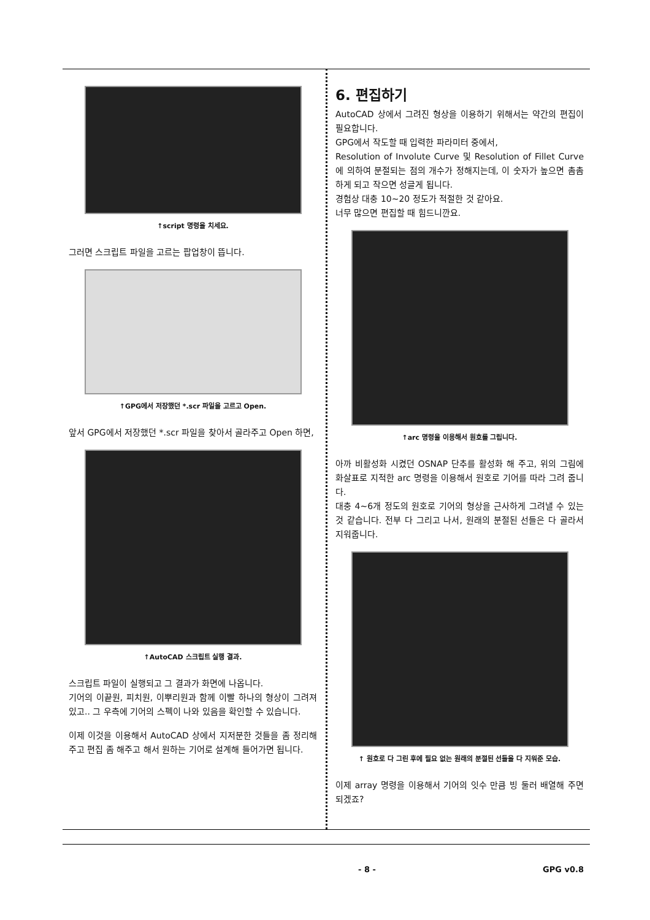↑script 명령을 치세요.
그러면 스크립트 파일을 고르는 팝업창이 뜹니다.
↑GPG에서 저장했던 *.scr 파일을 고르고 Open.
앞서 GPG에서 저장했던 *.scr 파일을 찾아서 골라주고 Open 하면,
↑AutoCAD 스크립트 실행 결과.
스크립트 파일이 실행되고 그 결과가 화면에 나옵니다.
기어의 이끝원, 피치원, 이뿌리원과 함께 이빨 하나의 형상이 그려져 있고.. 그 우측에 기어의 스펙이 나와 있음을 확인할 수 있습니다.
이제 이것을 이용해서 AutoCAD 상에서 지저분한 것들을 좀 정리해 주고 편집 좀 해주고 해서 원하는 기어로 설계해 들어가면 됩니다.
6. 편집하기
AutoCAD 상에서 그려진 형상을 이용하기 위해서는 약간의 편집이 필요합니다.
GPG에서 작도할 때 입력한 파라미터 중에서,
Resolution of Involute Curve 및 Resolution of Fillet Curve에 의하여 분절되는 점의 개수가 정해지는데, 이 숫자가 높으면 촘촘하게 되고 작으면 성글게 됩니다.
경험상 대충 10~20 정도가 적절한 것 같아요.
너무 많으면 편집할 때 힘드니깐요.
↑arc 명령을 이용해서 원호를 그립니다.
아까 비활성화 시켰던 OSNAP 단추를 활성화 해 주고, 위의 그림에 화살표로 지적한 arc 명령을 이용해서 원호로 기어를 따라 그려 줍니다.
대충 4~6개 정도의 원호로 기어의 형상을 근사하게 그려낼 수 있는 것 같습니다. 전부 다 그리고 나서, 원래의 분절된 선들은 다 골라서 지워줍니다.
↑ 원호로 다 그린 후에 필요 없는 원래의 분절된 선들을 다 지워준 모습.
이제 array 명령을 이용해서 기어의 잇수 만큼 빙 둘러 배열해 주면 되겠죠?
- 8 - GPG v0.8